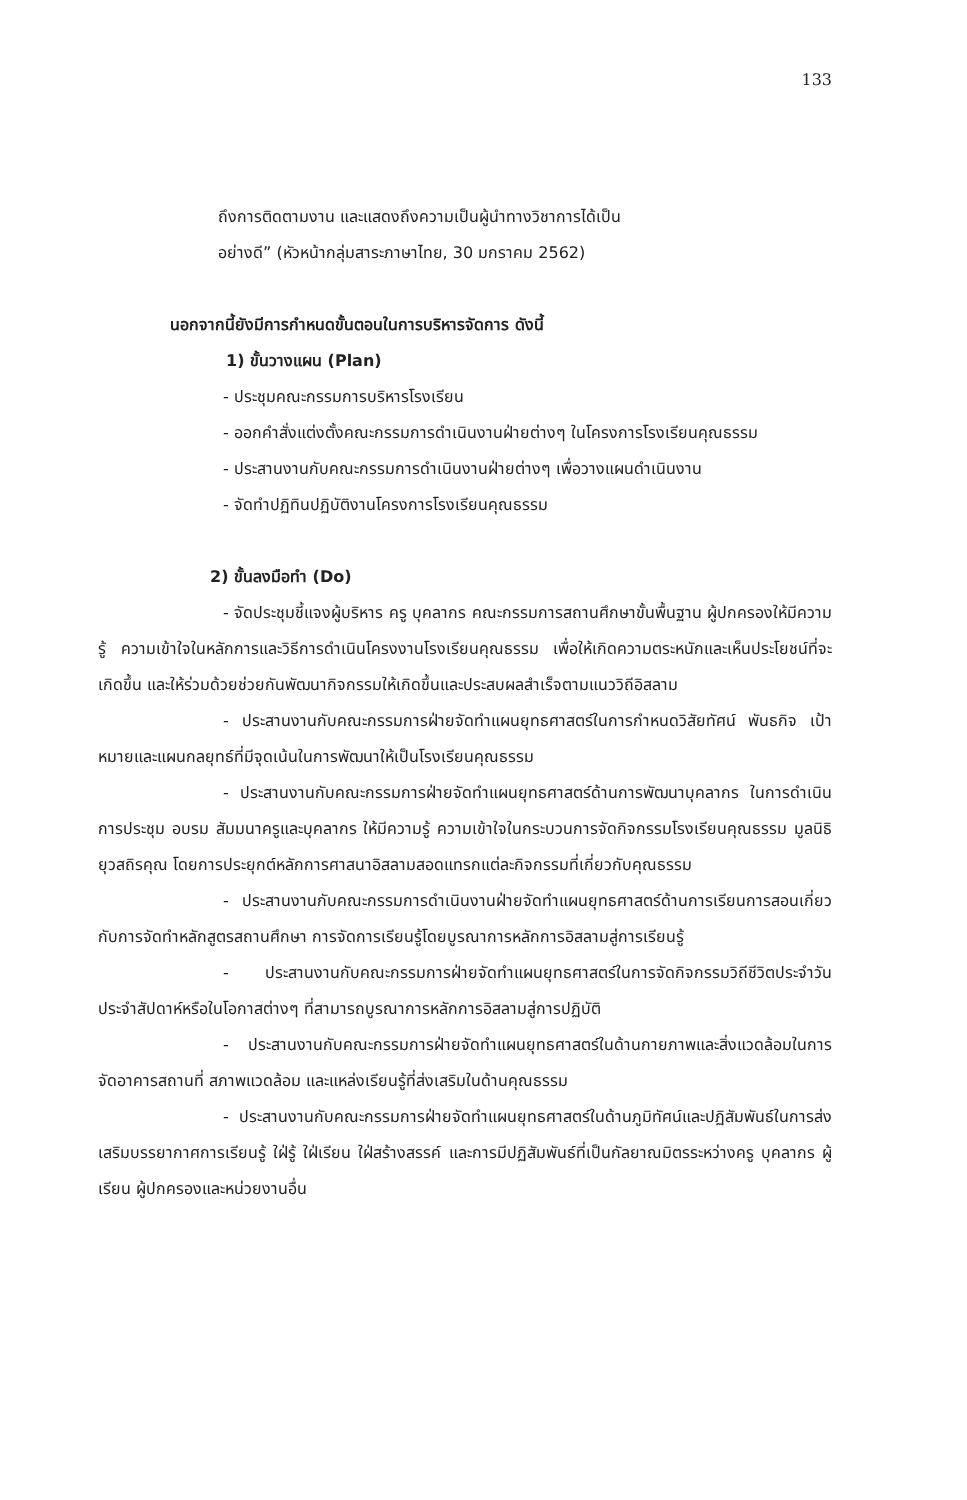133
ถึงการติดตามงาน และแสดงถึงความเป็นผู้นำทางวิชาการได้เป็น
อย่างดี” (หัวหน้ากลุ่มสาระภาษาไทย, 30 มกราคม 2562)
นอกจากนี้ยังมีการกำหนดขั้นตอนในการบริหารจัดการ ดังนี้
1) ขั้นวางแผน (Plan)
- ประชุมคณะกรรมการบริหารโรงเรียน
- ออกคำสั่งแต่งตั้งคณะกรรมการดำเนินงานฝ่ายต่างๆ ในโครงการโรงเรียนคุณธรรม
- ประสานงานกับคณะกรรมการดำเนินงานฝ่ายต่างๆ เพื่อวางแผนดำเนินงาน
- จัดทำปฏิทินปฏิบัติงานโครงการโรงเรียนคุณธรรม
2) ขั้นลงมือทำ (Do)
- จัดประชุมชี้แจงผู้บริหาร ครู บุคลากร คณะกรรมการสถานศึกษาขั้นพื้นฐาน ผู้ปกครองให้มีความรู้ ความเข้าใจในหลักการและวิธีการดำเนินโครงงานโรงเรียนคุณธรรม เพื่อให้เกิดความตระหนักและเห็นประโยชน์ที่จะเกิดขึ้น และให้ร่วมด้วยช่วยกันพัฒนากิจกรรมให้เกิดขึ้นและประสบผลสำเร็จตามแนววิถีอิสลาม
- ประสานงานกับคณะกรรมการฝ่ายจัดทำแผนยุทธศาสตร์ในการกำหนดวิสัยทัศน์ พันธกิจ เป้าหมายและแผนกลยุทธ์ที่มีจุดเน้นในการพัฒนาให้เป็นโรงเรียนคุณธรรม
- ประสานงานกับคณะกรรมการฝ่ายจัดทำแผนยุทธศาสตร์ด้านการพัฒนาบุคลากร ในการดำเนินการประชุม อบรม สัมมนาครูและบุคลากร ให้มีความรู้ ความเข้าใจในกระบวนการจัดกิจกรรมโรงเรียนคุณธรรม มูลนิธิยุวสถิรคุณ โดยการประยุกต์หลักการศาสนาอิสลามสอดแทรกแต่ละกิจกรรมที่เกี่ยวกับคุณธรรม
- ประสานงานกับคณะกรรมการดำเนินงานฝ่ายจัดทำแผนยุทธศาสตร์ด้านการเรียนการสอนเกี่ยวกับการจัดทำหลักสูตรสถานศึกษา การจัดการเรียนรู้โดยบูรณาการหลักการอิสลามสู่การเรียนรู้
- ประสานงานกับคณะกรรมการฝ่ายจัดทำแผนยุทธศาสตร์ในการจัดกิจกรรมวิถีชีวิตประจำวัน ประจำสัปดาห์หรือในโอกาสต่างๆ ที่สามารถบูรณาการหลักการอิสลามสู่การปฏิบัติ
- ประสานงานกับคณะกรรมการฝ่ายจัดทำแผนยุทธศาสตร์ในด้านกายภาพและสิ่งแวดล้อมในการจัดอาคารสถานที่ สภาพแวดล้อม และแหล่งเรียนรู้ที่ส่งเสริมในด้านคุณธรรม
- ประสานงานกับคณะกรรมการฝ่ายจัดทำแผนยุทธศาสตร์ในด้านภูมิทัศน์และปฏิสัมพันธ์ในการส่งเสริมบรรยากาศการเรียนรู้ ใฝ่รู้ ใฝ่เรียน ใฝ่สร้างสรรค์ และการมีปฏิสัมพันธ์ที่เป็นกัลยาณมิตรระหว่างครู บุคลากร ผู้เรียน ผู้ปกครองและหน่วยงานอื่น